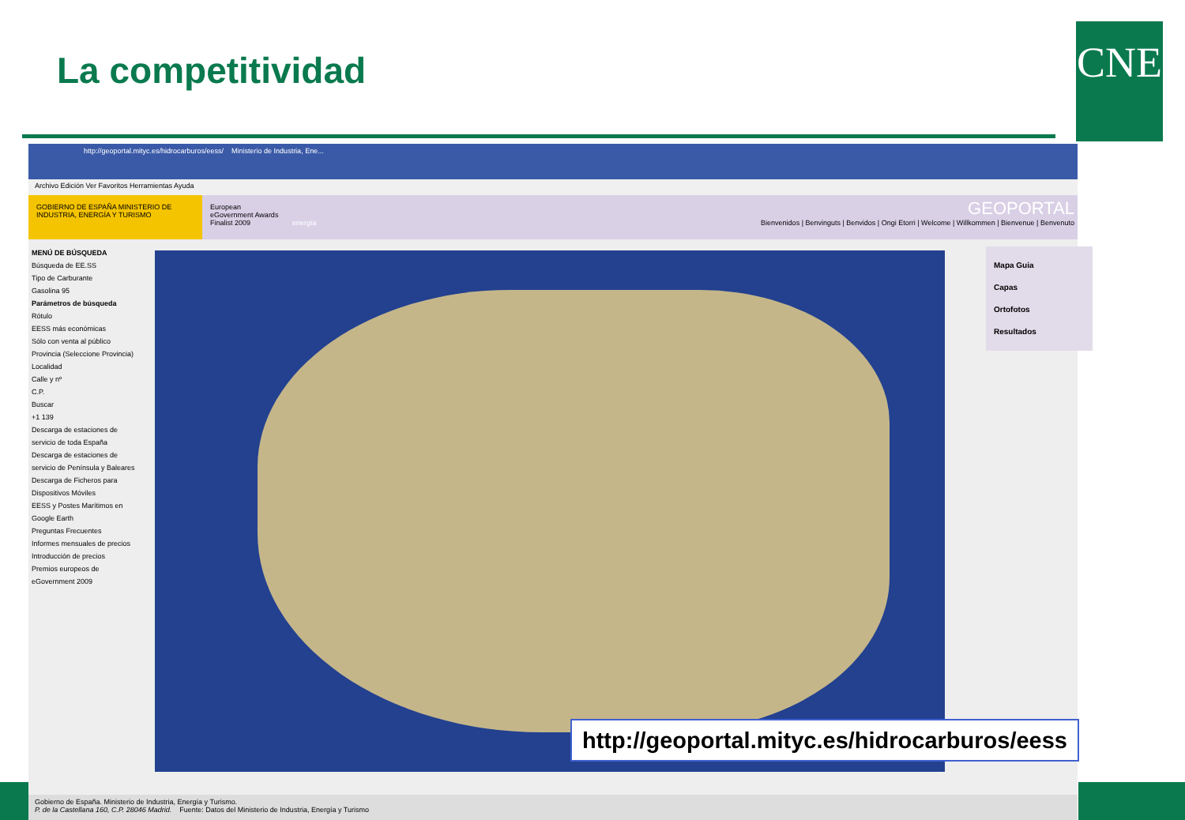La competitividad CNE
http://geoportal.mityc.es/hidrocarburos/eess/ Ministerio de Industria, Ene...
Archivo Edición Ver Favoritos Herramientas Ayuda
GOBIERNO DE ESPAÑA MINISTERIO DE INDUSTRIA, ENERGÍA Y TURISMO
European eGovernment Awards Finalist 2009
energía
GEOPORTAL
Bienvenidos | Benvinguts | Benvidos | Ongi Etorri | Welcome | Willkommen | Bienvenue | Benvenuto
MENÚ DE BÚSQUEDA
Búsqueda de EE.SS
Tipo de Carburante
Gasolina 95
Parámetros de búsqueda
Rótulo
EESS más económicas
Sólo con venta al público
Provincia (Seleccione Provincia)
Localidad
Calle y nº
C.P.
Buscar
+1 139
Descarga de estaciones de servicio de toda España
Descarga de estaciones de servicio de Península y Baleares
Descarga de Ficheros para Dispositivos Móviles
EESS y Postes Marítimos en Google Earth
Preguntas Frecuentes
Informes mensuales de precios
Introducción de precios
Premios europeos de eGovernment 2009
Mapa Guia
Capas
Ortofotos
Resultados
Gobierno de España. Ministerio de Industria, Energía y Turismo.
P. de la Castellana 160, C.P. 28046 Madrid. Fuente: Datos del Ministerio de Industria, Energía y Turismo
http://geoportal.mityc.es/hidrocarburos/eess